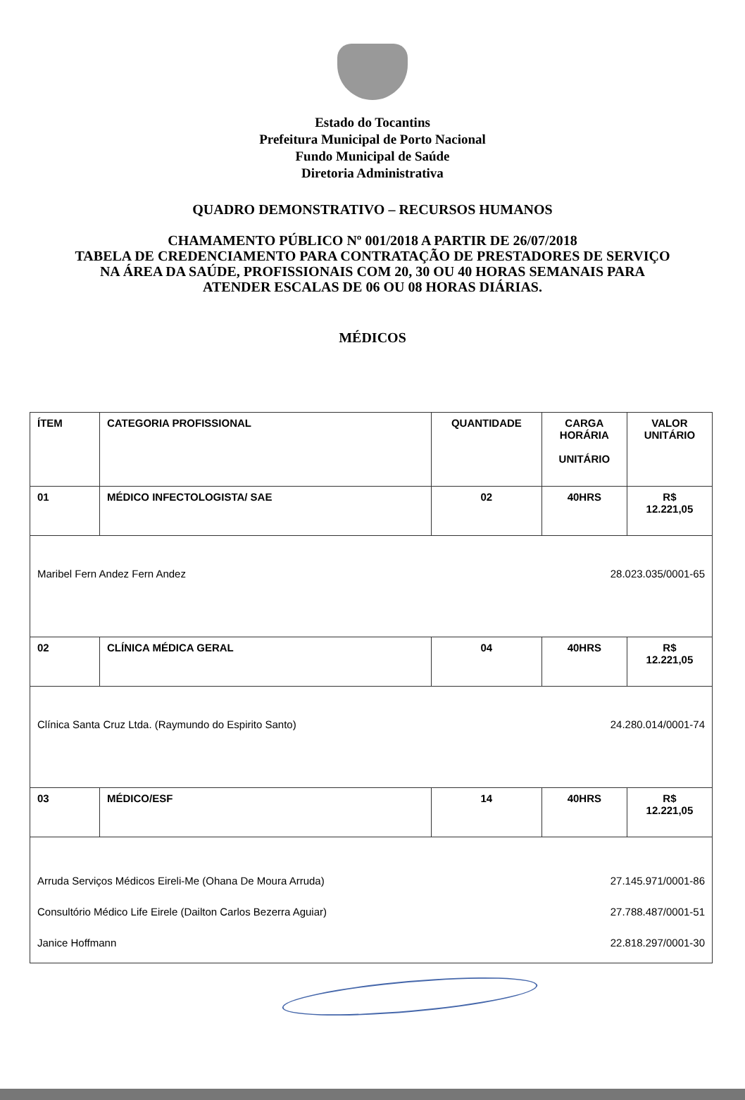Estado do Tocantins
Prefeitura Municipal de Porto Nacional
Fundo Municipal de Saúde
Diretoria Administrativa
QUADRO DEMONSTRATIVO – RECURSOS HUMANOS
CHAMAMENTO PÚBLICO Nº 001/2018 A PARTIR DE 26/07/2018
TABELA DE CREDENCIAMENTO PARA CONTRATAÇÃO DE PRESTADORES DE SERVIÇO
NA ÁREA DA SAÚDE, PROFISSIONAIS COM 20, 30 OU 40 HORAS SEMANAIS PARA
ATENDER ESCALAS DE 06 OU 08 HORAS DIÁRIAS.
MÉDICOS
| ÍTEM | CATEGORIA PROFISSIONAL | QUANTIDADE | CARGA HORÁRIA UNITÁRIO | VALOR UNITÁRIO |
| 01 | MÉDICO INFECTOLOGISTA/ SAE | 02 | 40HRS | R$ 12.221,05 |
| Maribel Fern Andez Fern Andez 28.023.035/0001-65 | | | | |
| 02 | CLÍNICA MÉDICA GERAL | 04 | 40HRS | R$ 12.221,05 |
| Clínica Santa Cruz Ltda. (Raymundo do Espirito Santo) 24.280.014/0001-74 | | | | |
| 03 | MÉDICO/ESF | 14 | 40HRS | R$ 12.221,05 |
| Arruda Serviços Médicos Eireli-Me (Ohana De Moura Arruda) 27.145.971/0001-86 Consultório Médico Life Eirele (Dailton Carlos Bezerra Aguiar) 27.788.487/0001-51 Janice Hoffmann 22.818.297/0001-30 | | | | |